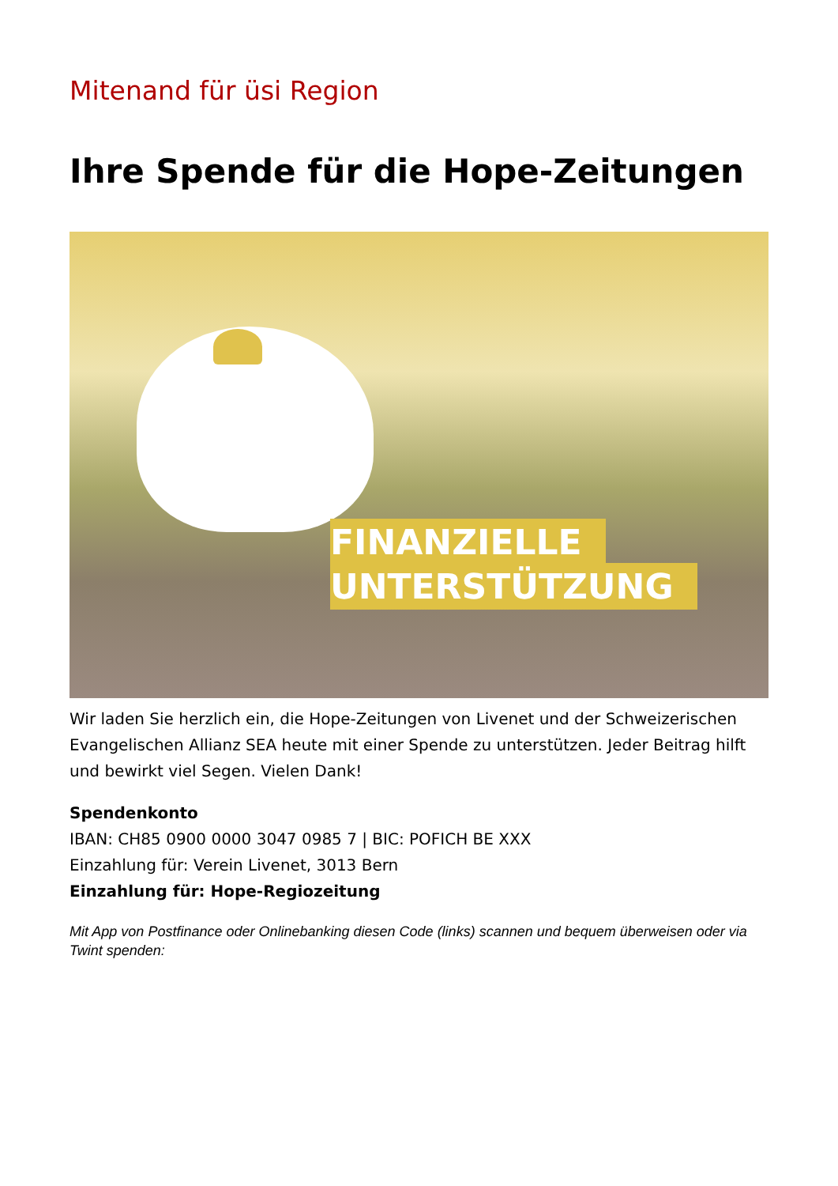Mitenand für üsi Region
Ihre Spende für die Hope-Zeitungen
FINANZIELLE
UNTERSTÜTZUNG
Wir laden Sie herzlich ein, die Hope-Zeitungen von Livenet und der Schweizerischen Evangelischen Allianz SEA heute mit einer Spende zu unterstützen. Jeder Beitrag hilft und bewirkt viel Segen. Vielen Dank!
Spendenkonto
IBAN: CH85 0900 0000 3047 0985 7 | BIC: POFICH BE XXX
Einzahlung für: Verein Livenet, 3013 Bern
Einzahlung für: Hope-Regiozeitung
Mit App von Postfinance oder Onlinebanking diesen Code (links) scannen und bequem überweisen oder via Twint spenden: